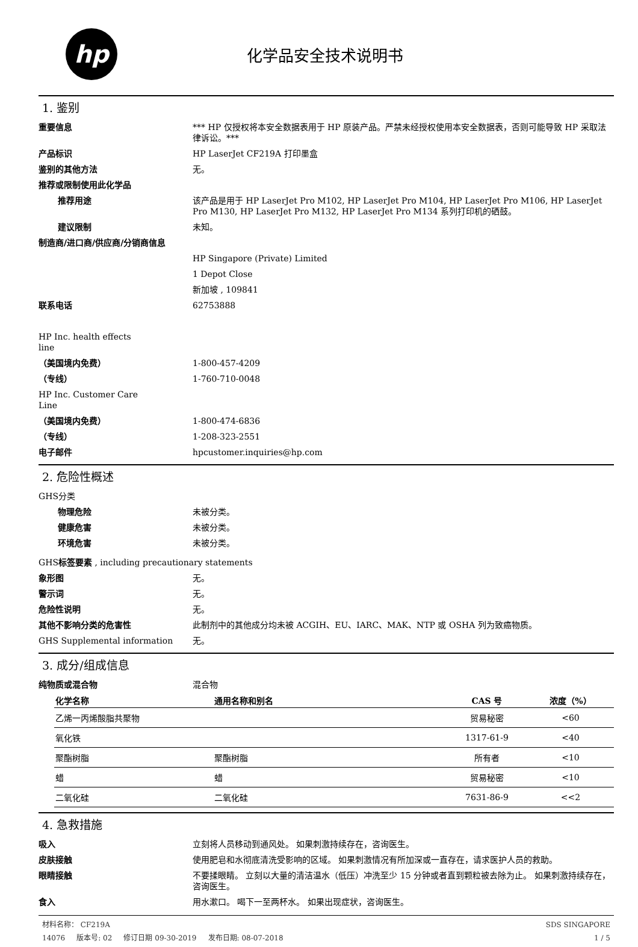hp
化学品安全技术说明书
1. 鉴别
重要信息 *** HP 仅授权将本安全数据表用于 HP 原装产品。严禁未经授权使用本安全数据表，否则可能导致 HP 采取法律诉讼。***
产品标识 HP LaserJet CF219A 打印墨盒
鉴别的其他方法 无。
推荐或限制使用此化学品
推荐用途 该产品是用于 HP LaserJet Pro M102, HP LaserJet Pro M104, HP LaserJet Pro M106, HP LaserJet Pro M130, HP LaserJet Pro M132, HP LaserJet Pro M134 系列打印机的硒鼓。
建议限制 未知。
制造商/进口商/供应商/分销商信息
HP Singapore (Private) Limited
1 Depot Close
新加坡 , 109841
联系电话 62753888
HP Inc. health effects line
（美国境内免费） 1-800-457-4209
（专线） 1-760-710-0048
HP Inc. Customer Care Line
（美国境内免费） 1-800-474-6836
（专线） 1-208-323-2551
电子邮件 hpcustomer.inquiries@hp.com
2. 危险性概述
GHS分类
物理危险 未被分类。
健康危害 未被分类。
环境危害 未被分类。
GHS标签要素 , including precautionary statements
象形图 无。
警示词 无。
危险性说明 无。
其他不影响分类的危害性 此制剂中的其他成分均未被 ACGIH、EU、IARC、MAK、NTP 或 OSHA 列为致癌物质。
GHS Supplemental information 无。
3. 成分/组成信息
纯物质或混合物 混合物
| 化学名称 | 通用名称和别名 | CAS 号 | 浓度（%） |
| --- | --- | --- | --- |
| 乙烯一丙烯酸脂共聚物 | | 贸易秘密 | <60 |
| 氧化铁 | | 1317-61-9 | <40 |
| 聚酯树脂 | 聚酯树脂 | 所有者 | <10 |
| 蜡 | 蜡 | 贸易秘密 | <10 |
| 二氧化硅 | 二氧化硅 | 7631-86-9 | <<2 |
4. 急救措施
吸入 立刻将人员移动到通风处。 如果刺激持续存在，咨询医生。
皮肤接触 使用肥皂和水彻底清洗受影响的区域。 如果刺激情况有所加深或一直存在，请求医护人员的救助。
眼睛接触 不要揉眼睛。 立刻以大量的清洁温水（低压）冲洗至少 15 分钟或者直到颗粒被去除为止。 如果刺激持续存在，咨询医生。
食入 用水漱口。 喝下一至两杯水。 如果出现症状，咨询医生。
材料名称： CF219A
14076 版本号: 02 修订日期 09-30-2019 发布日期: 08-07-2018
SDS SINGAPORE
1 / 5